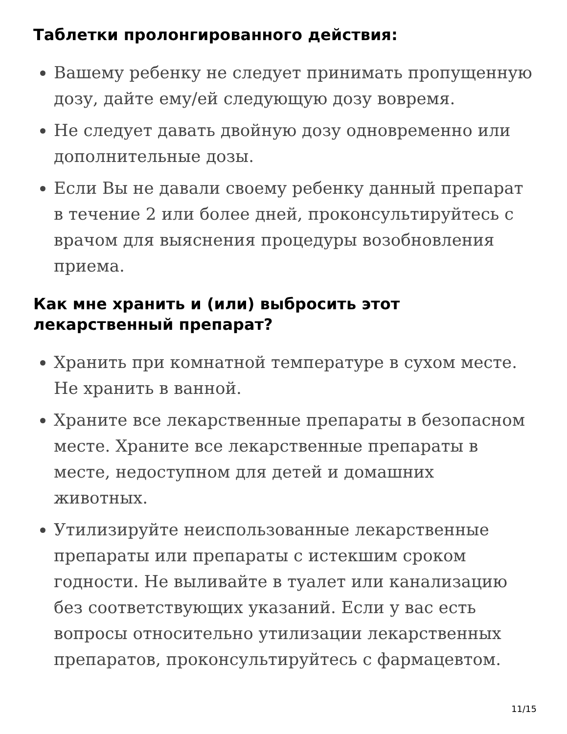Таблетки пролонгированного действия:
Вашему ребенку не следует принимать пропущенную дозу, дайте ему/ей следующую дозу вовремя.
Не следует давать двойную дозу одновременно или дополнительные дозы.
Если Вы не давали своему ребенку данный препарат в течение 2 или более дней, проконсультируйтесь с врачом для выяснения процедуры возобновления приема.
Как мне хранить и (или) выбросить этот лекарственный препарат?
Хранить при комнатной температуре в сухом месте. Не хранить в ванной.
Храните все лекарственные препараты в безопасном месте. Храните все лекарственные препараты в месте, недоступном для детей и домашних животных.
Утилизируйте неиспользованные лекарственные препараты или препараты с истекшим сроком годности. Не выливайте в туалет или канализацию без соответствующих указаний. Если у вас есть вопросы относительно утилизации лекарственных препаратов, проконсультируйтесь с фармацевтом.
11/15